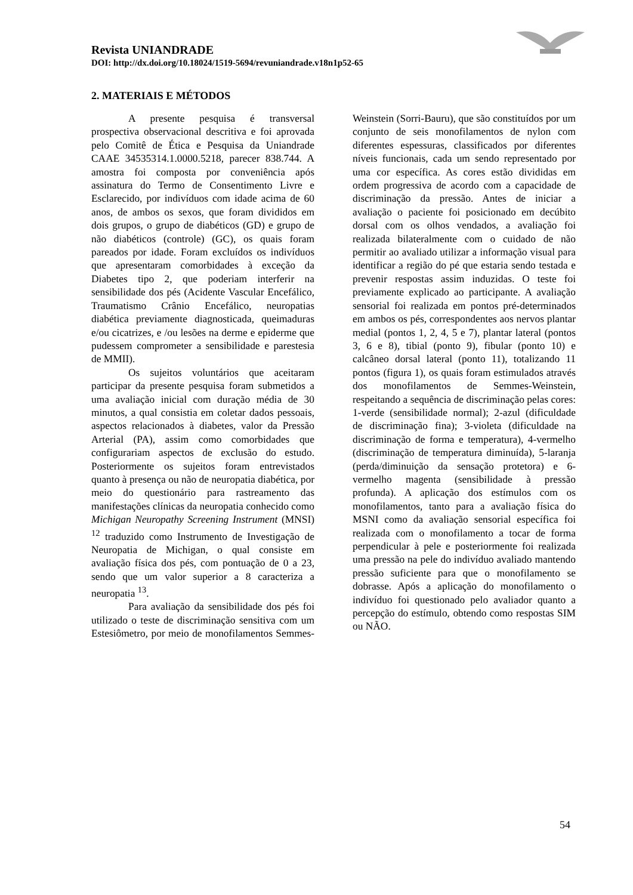Revista UNIANDRADE
DOI: http://dx.doi.org/10.18024/1519-5694/revuniandrade.v18n1p52-65
2. MATERIAIS E MÉTODOS
A presente pesquisa é transversal prospectiva observacional descritiva e foi aprovada pelo Comitê de Ética e Pesquisa da Uniandrade CAAE 34535314.1.0000.5218, parecer 838.744. A amostra foi composta por conveniência após assinatura do Termo de Consentimento Livre e Esclarecido, por indivíduos com idade acima de 60 anos, de ambos os sexos, que foram divididos em dois grupos, o grupo de diabéticos (GD) e grupo de não diabéticos (controle) (GC), os quais foram pareados por idade. Foram excluídos os indivíduos que apresentaram comorbidades à exceção da Diabetes tipo 2, que poderiam interferir na sensibilidade dos pés (Acidente Vascular Encefálico, Traumatismo Crânio Encefálico, neuropatias diabética previamente diagnosticada, queimaduras e/ou cicatrizes, e /ou lesões na derme e epiderme que pudessem comprometer a sensibilidade e parestesia de MMII).
Os sujeitos voluntários que aceitaram participar da presente pesquisa foram submetidos a uma avaliação inicial com duração média de 30 minutos, a qual consistia em coletar dados pessoais, aspectos relacionados à diabetes, valor da Pressão Arterial (PA), assim como comorbidades que configurariam aspectos de exclusão do estudo. Posteriormente os sujeitos foram entrevistados quanto à presença ou não de neuropatia diabética, por meio do questionário para rastreamento das manifestações clínicas da neuropatia conhecido como Michigan Neuropathy Screening Instrument (MNSI) <sup>12</sup> traduzido como Instrumento de Investigação de Neuropatia de Michigan, o qual consiste em avaliação física dos pés, com pontuação de 0 a 23, sendo que um valor superior a 8 caracteriza a neuropatia <sup>13</sup>.
Para avaliação da sensibilidade dos pés foi utilizado o teste de discriminação sensitiva com um Estesiômetro, por meio de monofilamentos Semmes-Weinstein (Sorri-Bauru), que são constituídos por um conjunto de seis monofilamentos de nylon com diferentes espessuras, classificados por diferentes níveis funcionais, cada um sendo representado por uma cor específica. As cores estão divididas em ordem progressiva de acordo com a capacidade de discriminação da pressão. Antes de iniciar a avaliação o paciente foi posicionado em decúbito dorsal com os olhos vendados, a avaliação foi realizada bilateralmente com o cuidado de não permitir ao avaliado utilizar a informação visual para identificar a região do pé que estaria sendo testada e prevenir respostas assim induzidas. O teste foi previamente explicado ao participante. A avaliação sensorial foi realizada em pontos pré-determinados em ambos os pés, correspondentes aos nervos plantar medial (pontos 1, 2, 4, 5 e 7), plantar lateral (pontos 3, 6 e 8), tibial (ponto 9), fibular (ponto 10) e calcâneo dorsal lateral (ponto 11), totalizando 11 pontos (figura 1), os quais foram estimulados através dos monofilamentos de Semmes-Weinstein, respeitando a sequência de discriminação pelas cores: 1-verde (sensibilidade normal); 2-azul (dificuldade de discriminação fina); 3-violeta (dificuldade na discriminação de forma e temperatura), 4-vermelho (discriminação de temperatura diminuída), 5-laranja (perda/diminuição da sensação protetora) e 6-vermelho magenta (sensibilidade à pressão profunda). A aplicação dos estímulos com os monofilamentos, tanto para a avaliação física do MSNI como da avaliação sensorial específica foi realizada com o monofilamento a tocar de forma perpendicular à pele e posteriormente foi realizada uma pressão na pele do indivíduo avaliado mantendo pressão suficiente para que o monofilamento se dobrasse. Após a aplicação do monofilamento o indivíduo foi questionado pelo avaliador quanto a percepção do estímulo, obtendo como respostas SIM ou NÃO.
54